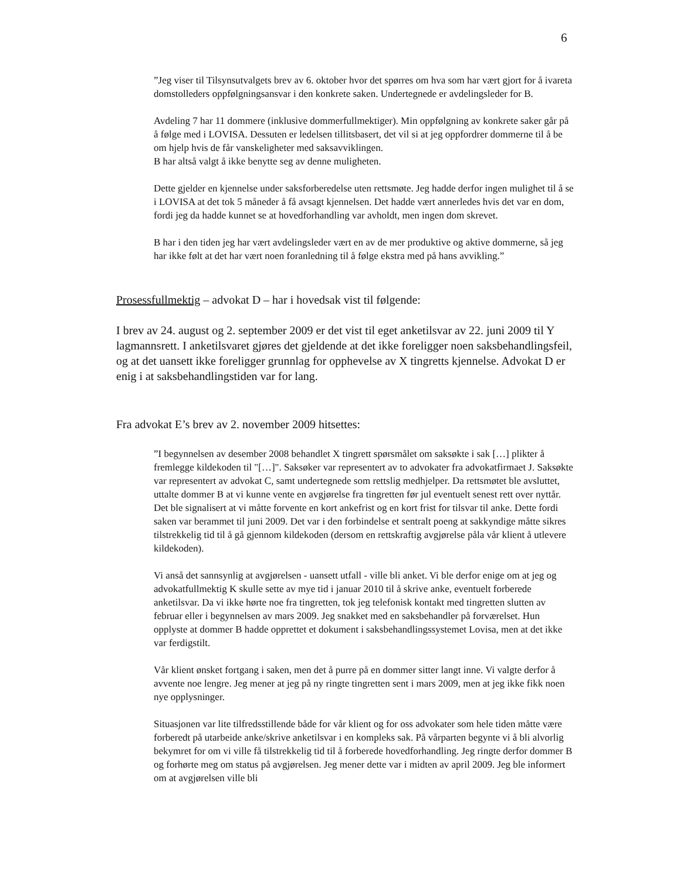6
”Jeg viser til Tilsynsutvalgets brev av 6. oktober hvor det spørres om hva som har vært gjort for å ivareta domstolleders oppfølgningsansvar i den konkrete saken. Undertegnede er avdelingsleder for B.
Avdeling 7 har 11 dommere (inklusive dommerfullmektiger). Min oppfølgning av konkrete saker går på å følge med i LOVISA. Dessuten er ledelsen tillitsbasert, det vil si at jeg oppfordrer dommerne til å be om hjelp hvis de får vanskeligheter med saksavviklingen.
B har altså valgt å ikke benytte seg av denne muligheten.
Dette gjelder en kjennelse under saksforberedelse uten rettsmøte. Jeg hadde derfor ingen mulighet til å se i LOVISA at det tok 5 måneder å få avsagt kjennelsen. Det hadde vært annerledes hvis det var en dom, fordi jeg da hadde kunnet se at hovedforhandling var avholdt, men ingen dom skrevet.
B har i den tiden jeg har vært avdelingsleder vært en av de mer produktive og aktive dommerne, så jeg har ikke følt at det har vært noen foranledning til å følge ekstra med på hans avvikling.”
Prosessfullmektig – advokat D – har i hovedsak vist til følgende:
I brev av 24. august og 2. september 2009 er det vist til eget anketilsvar av 22. juni 2009 til Y lagmannsrett. I anketilsvaret gjøres det gjeldende at det ikke foreligger noen saksbehandlingsfeil, og at det uansett ikke foreligger grunnlag for opphevelse av X tingretts kjennelse. Advokat D er enig i at saksbehandlingstiden var for lang.
Fra advokat E’s brev av 2. november 2009 hitsettes:
”I begynnelsen av desember 2008 behandlet X tingrett spørsmålet om saksøkte i sak […] plikter å fremlegge kildekoden til "[…]". Saksøker var representert av to advokater fra advokatfirmaet J. Saksøkte var representert av advokat C, samt undertegnede som rettslig medhjelper. Da rettsmøtet ble avsluttet, uttalte dommer B at vi kunne vente en avgjørelse fra tingretten før jul eventuelt senest rett over nyttår. Det ble signalisert at vi måtte forvente en kort ankefrist og en kort frist for tilsvar til anke. Dette fordi saken var berammet til juni 2009. Det var i den forbindelse et sentralt poeng at sakkyndige måtte sikres tilstrekkelig tid til å gå gjennom kildekoden (dersom en rettskraftig avgjørelse påla vår klient å utlevere kildekoden).
Vi anså det sannsynlig at avgjørelsen - uansett utfall - ville bli anket. Vi ble derfor enige om at jeg og advokatfullmektig K skulle sette av mye tid i januar 2010 til å skrive anke, eventuelt forberede anketilsvar. Da vi ikke hørte noe fra tingretten, tok jeg telefonisk kontakt med tingretten slutten av februar eller i begynnelsen av mars 2009. Jeg snakket med en saksbehandler på forværelset. Hun opplyste at dommer B hadde opprettet et dokument i saksbehandlingssystemet Lovisa, men at det ikke var ferdigstilt.
Vår klient ønsket fortgang i saken, men det å purre på en dommer sitter langt inne. Vi valgte derfor å avvente noe lengre. Jeg mener at jeg på ny ringte tingretten sent i mars 2009, men at jeg ikke fikk noen nye opplysninger.
Situasjonen var lite tilfredsstillende både for vår klient og for oss advokater som hele tiden måtte være forberedt på utarbeide anke/skrive anketilsvar i en kompleks sak. På vårparten begynte vi å bli alvorlig bekymret for om vi ville få tilstrekkelig tid til å forberede hovedforhandling. Jeg ringte derfor dommer B og forhørte meg om status på avgjørelsen. Jeg mener dette var i midten av april 2009. Jeg ble informert om at avgjørelsen ville bli